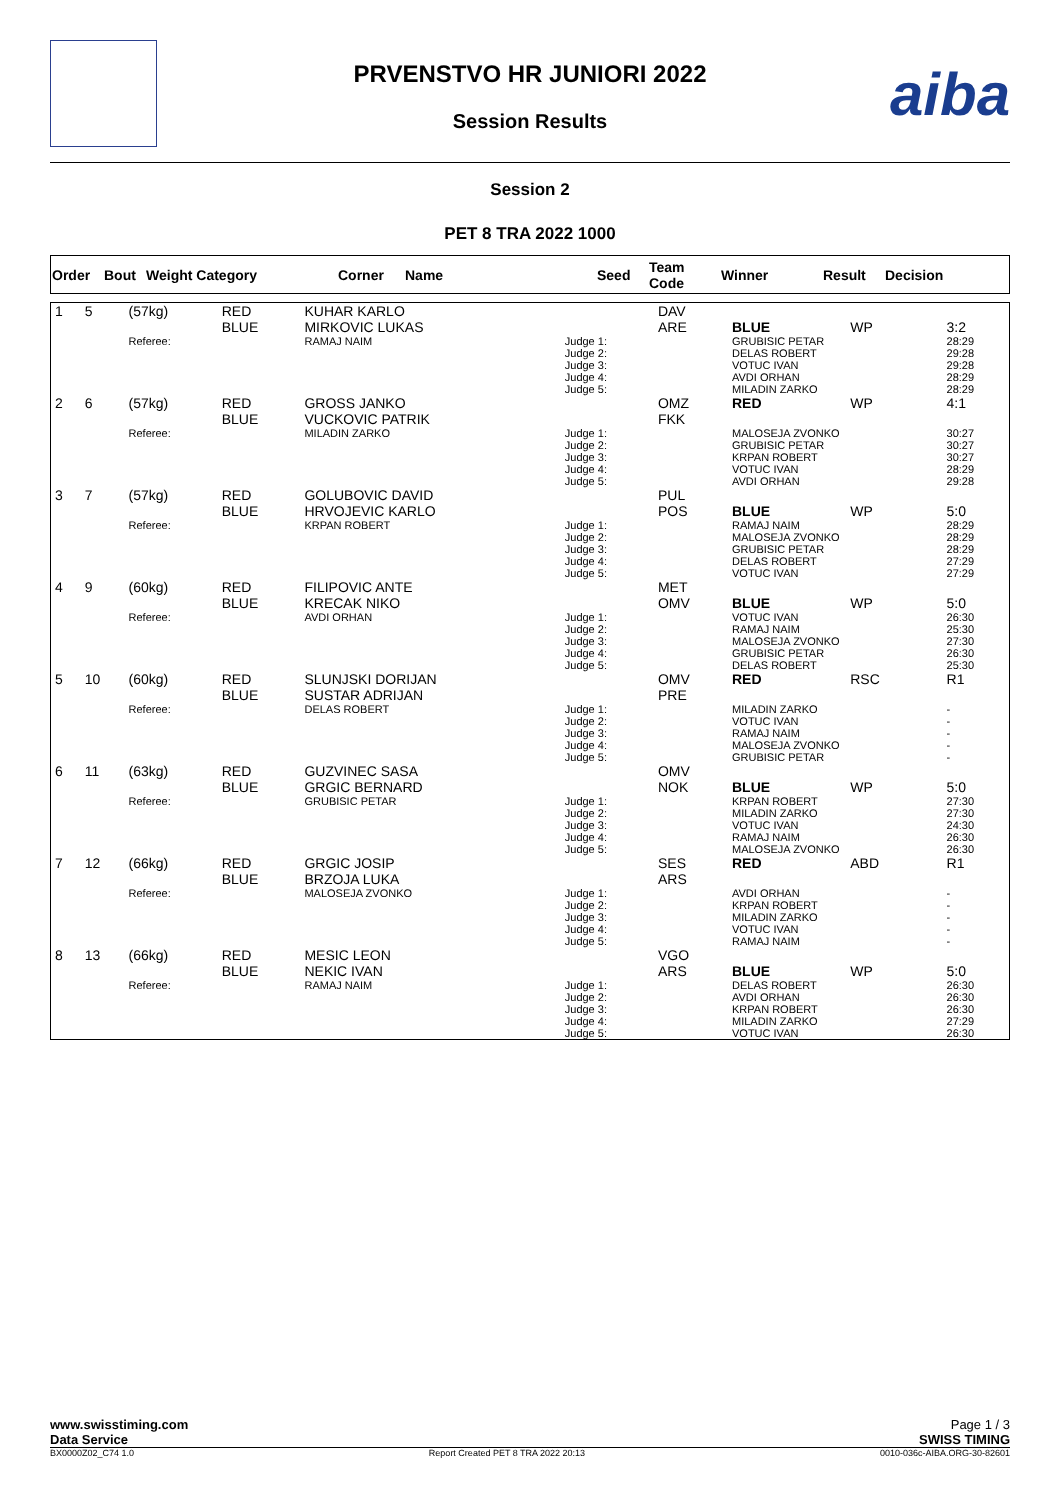aiba
PRVENSTVO HR JUNIORI 2022
Session Results
Session 2
PET 8 TRA 2022 1000
| Order | Bout | Weight Category | Corner | Name | Seed | Team Code | Winner | Result | Decision |
| --- | --- | --- | --- | --- | --- | --- | --- | --- | --- |
| 1 | 5 | (57kg) | RED BLUE | KUHAR KARLO MIRKOVIC LUKAS | | DAV ARE | BLUE | WP | 3:2 |
| | | Referee: | | RAMAJ NAIM | Judge 1: Judge 2: Judge 3: Judge 4: Judge 5: | | GRUBISIC PETAR DELAS ROBERT VOTUC IVAN AVDI ORHAN MILADIN ZARKO | | 28:29 29:28 29:28 28:29 28:29 |
| 2 | 6 | (57kg) | RED BLUE | GROSS JANKO VUCKOVIC PATRIK | | OMZ FKK | RED | WP | 4:1 |
| | | Referee: | | MILADIN ZARKO | Judge 1: Judge 2: Judge 3: Judge 4: Judge 5: | | MALOSEJA ZVONKO GRUBISIC PETAR KRPAN ROBERT VOTUC IVAN AVDI ORHAN | | 30:27 30:27 30:27 28:29 29:28 |
| 3 | 7 | (57kg) | RED BLUE | GOLUBOVIC DAVID HRVOJEVIC KARLO | | PUL POS | BLUE | WP | 5:0 |
| | | Referee: | | KRPAN ROBERT | Judge 1: Judge 2: Judge 3: Judge 4: Judge 5: | | RAMAJ NAIM MALOSEJA ZVONKO GRUBISIC PETAR DELAS ROBERT VOTUC IVAN | | 28:29 28:29 28:29 27:29 27:29 |
| 4 | 9 | (60kg) | RED BLUE | FILIPOVIC ANTE KRECAK NIKO | | MET OMV | BLUE | WP | 5:0 |
| | | Referee: | | AVDI ORHAN | Judge 1: Judge 2: Judge 3: Judge 4: Judge 5: | | VOTUC IVAN RAMAJ NAIM MALOSEJA ZVONKO GRUBISIC PETAR DELAS ROBERT | | 26:30 25:30 27:30 26:30 25:30 |
| 5 | 10 | (60kg) | RED BLUE | SLUNJSKI DORIJAN SUSTAR ADRIJAN | | OMV PRE | RED | RSC | R1 |
| | | Referee: | | DELAS ROBERT | Judge 1: Judge 2: Judge 3: Judge 4: Judge 5: | | MILADIN ZARKO VOTUC IVAN RAMAJ NAIM MALOSEJA ZVONKO GRUBISIC PETAR | | - - - - - |
| 6 | 11 | (63kg) | RED BLUE | GUZVINEC SASA GRGIC BERNARD | | OMV NOK | BLUE | WP | 5:0 |
| | | Referee: | | GRUBISIC PETAR | Judge 1: Judge 2: Judge 3: Judge 4: Judge 5: | | KRPAN ROBERT MILADIN ZARKO VOTUC IVAN RAMAJ NAIM MALOSEJA ZVONKO | | 27:30 27:30 24:30 26:30 26:30 |
| 7 | 12 | (66kg) | RED BLUE | GRGIC JOSIP BRZOJA LUKA | | SES ARS | RED | ABD | R1 |
| | | Referee: | | MALOSEJA ZVONKO | Judge 1: Judge 2: Judge 3: Judge 4: Judge 5: | | AVDI ORHAN KRPAN ROBERT MILADIN ZARKO VOTUC IVAN RAMAJ NAIM | | - - - - - |
| 8 | 13 | (66kg) | RED BLUE | MESIC LEON NEKIC IVAN | | VGO ARS | BLUE | WP | 5:0 |
| | | Referee: | | RAMAJ NAIM | Judge 1: Judge 2: Judge 3: Judge 4: Judge 5: | | DELAS ROBERT AVDI ORHAN KRPAN ROBERT MILADIN ZARKO VOTUC IVAN | | 26:30 26:30 26:30 27:29 26:30 |
www.swisstiming.com
Data Service Page 1 / 3
SWISS TIMING
BX0000Z02_C74 1.0 Report Created PET 8 TRA 2022 20:13 0010-036c-AIBA.ORG-30-82601